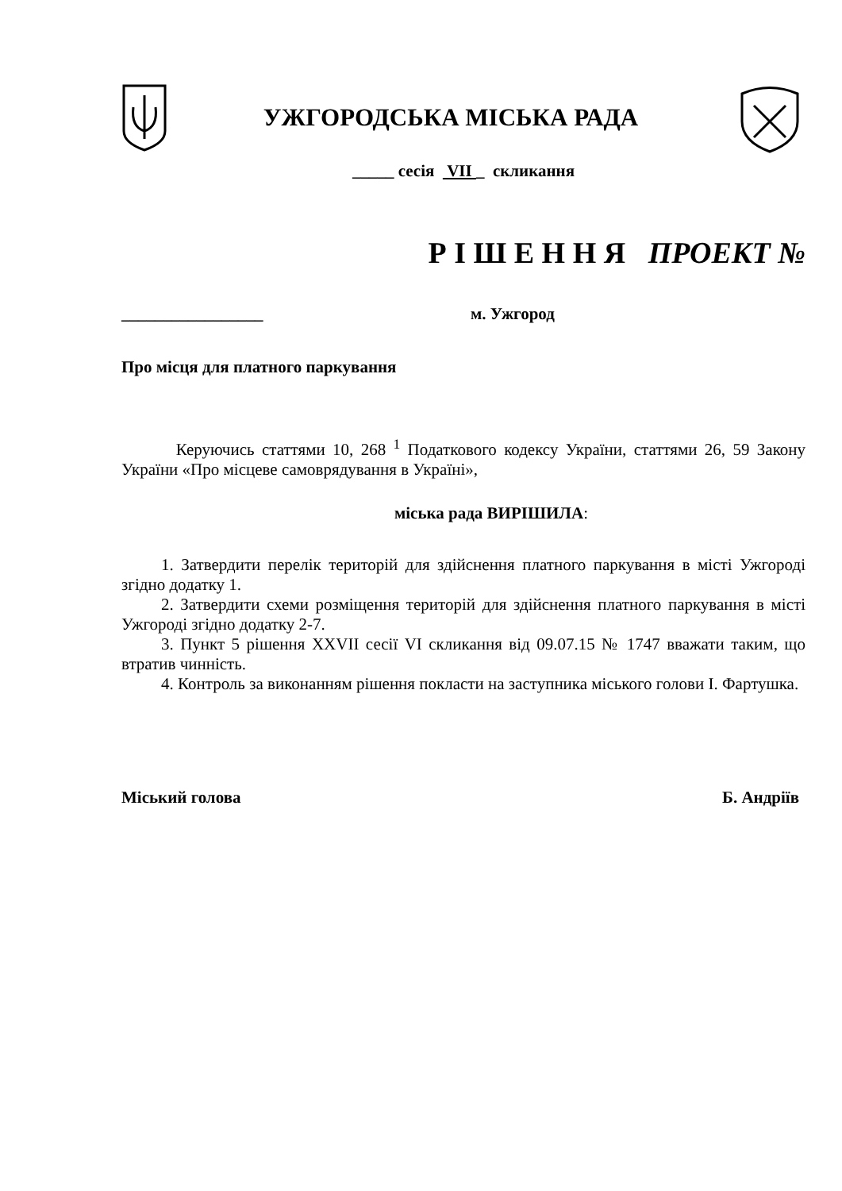УЖГОРОДСЬКА МІСЬКА РАДА
_____ сесія VII _ скликання
Р І Ш Е Н Н Я ПРОЕКТ №
_________________ м. Ужгород
Про місця для платного паркування
Керуючись статтями 10, 268 <sup>1</sup> Податкового кодексу України, статтями 26, 59 Закону України «Про місцеве самоврядування в Україні»,
міська рада ВИРІШИЛА:
1. Затвердити перелік територій для здійснення платного паркування в місті Ужгороді згідно додатку 1.
2. Затвердити схеми розміщення територій для здійснення платного паркування в місті Ужгороді згідно додатку 2-7.
3. Пункт 5 рішення XXVII сесії VI скликання від 09.07.15 № 1747 вважати таким, що втратив чинність.
4. Контроль за виконанням рішення покласти на заступника міського голови І. Фартушка.
Міський голова Б. Андріїв